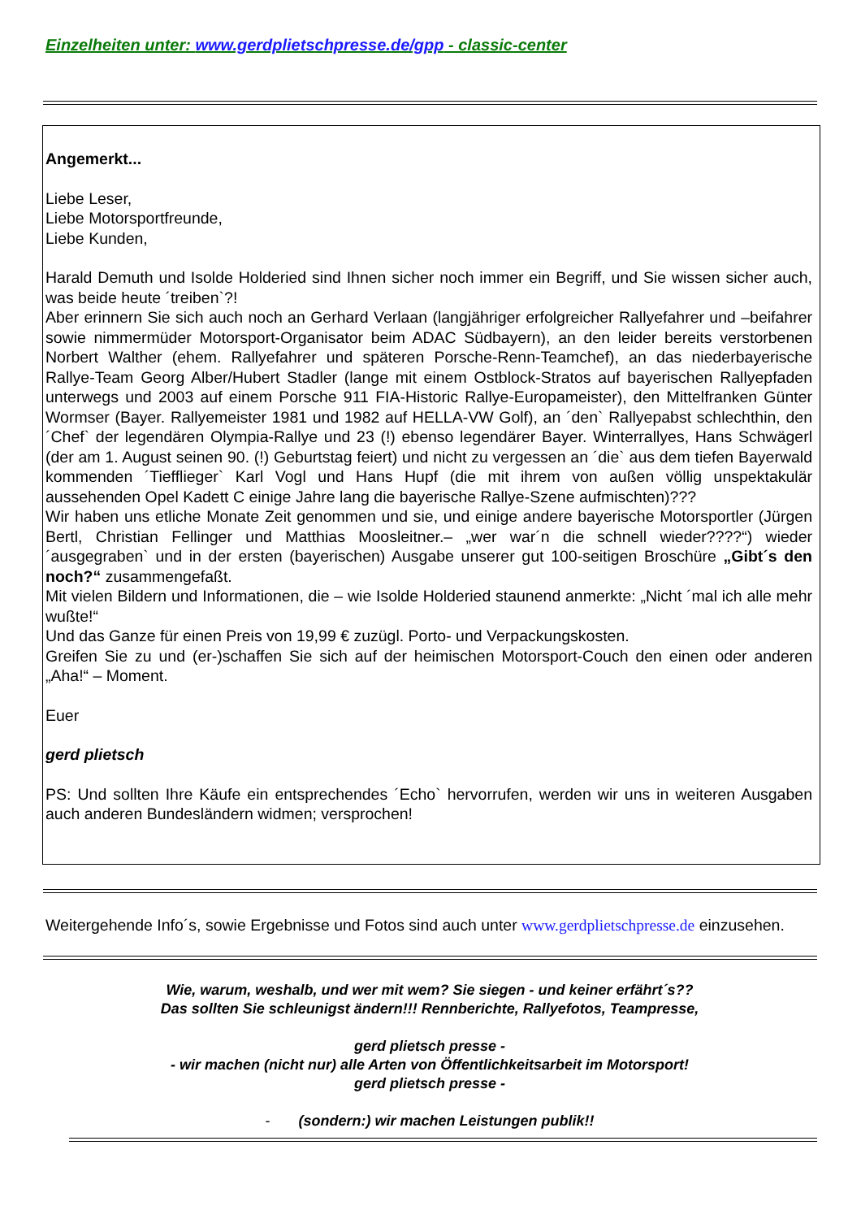Einzelheiten unter: www.gerdplietschpresse.de/gpp - classic-center
Angemerkt...
Liebe Leser,
Liebe Motorsportfreunde,
Liebe Kunden,
Harald Demuth und Isolde Holderied sind Ihnen sicher noch immer ein Begriff, und Sie wissen sicher auch, was beide heute ´treiben`?!
Aber erinnern Sie sich auch noch an Gerhard Verlaan (langjähriger erfolgreicher Rallyefahrer und –beifahrer sowie nimmermüder Motorsport-Organisator beim ADAC Südbayern), an den leider bereits verstorbenen Norbert Walther (ehem. Rallyefahrer und späteren Porsche-Renn-Teamchef), an das niederbayerische Rallye-Team Georg Alber/Hubert Stadler (lange mit einem Ostblock-Stratos auf bayerischen Rallyepfaden unterwegs und 2003 auf einem Porsche 911 FIA-Historic Rallye-Europameister), den Mittelfranken Günter Wormser (Bayer. Rallyemeister 1981 und 1982 auf HELLA-VW Golf), an ´den` Rallyepabst schlechthin, den ´Chef` der legendären Olympia-Rallye und 23 (!) ebenso legendärer Bayer. Winterrallyes, Hans Schwägerl (der am 1. August seinen 90. (!) Geburtstag feiert) und nicht zu vergessen an ´die` aus dem tiefen Bayerwald kommenden ´Tiefflieger` Karl Vogl und Hans Hupf (die mit ihrem von außen völlig unspektakulär aussehenden Opel Kadett C einige Jahre lang die bayerische Rallye-Szene aufmischten)???
Wir haben uns etliche Monate Zeit genommen und sie, und einige andere bayerische Motorsportler (Jürgen Bertl, Christian Fellinger und Matthias Moosleitner.– „wer war´n die schnell wieder????“) wieder ´ausgegraben` und in der ersten (bayerischen) Ausgabe unserer gut 100-seitigen Broschüre „Gibt´s den noch?“ zusammengefaßt.
Mit vielen Bildern und Informationen, die – wie Isolde Holderied staunend anmerkte: „Nicht ´mal ich alle mehr wußte!“
Und das Ganze für einen Preis von 19,99 € zuzügl. Porto- und Verpackungskosten.
Greifen Sie zu und (er-)schaffen Sie sich auf der heimischen Motorsport-Couch den einen oder anderen „Aha!“ – Moment.
Euer
gerd plietsch
PS: Und sollten Ihre Käufe ein entsprechendes ´Echo` hervorrufen, werden wir uns in weiteren Ausgaben auch anderen Bundesländern widmen; versprochen!
Weitergehende Info´s, sowie Ergebnisse und Fotos sind auch unter www.gerdplietschpresse.de einzusehen.
Wie, warum, weshalb, und wer mit wem? Sie siegen - und keiner erfährt´s??
Das sollten Sie schleunigst ändern!!! Rennberichte, Rallyefotos, Teampresse,
gerd plietsch presse -
- wir machen (nicht nur) alle Arten von Öffentlichkeitsarbeit im Motorsport!
gerd plietsch presse -
- (sondern:) wir machen Leistungen publik!!